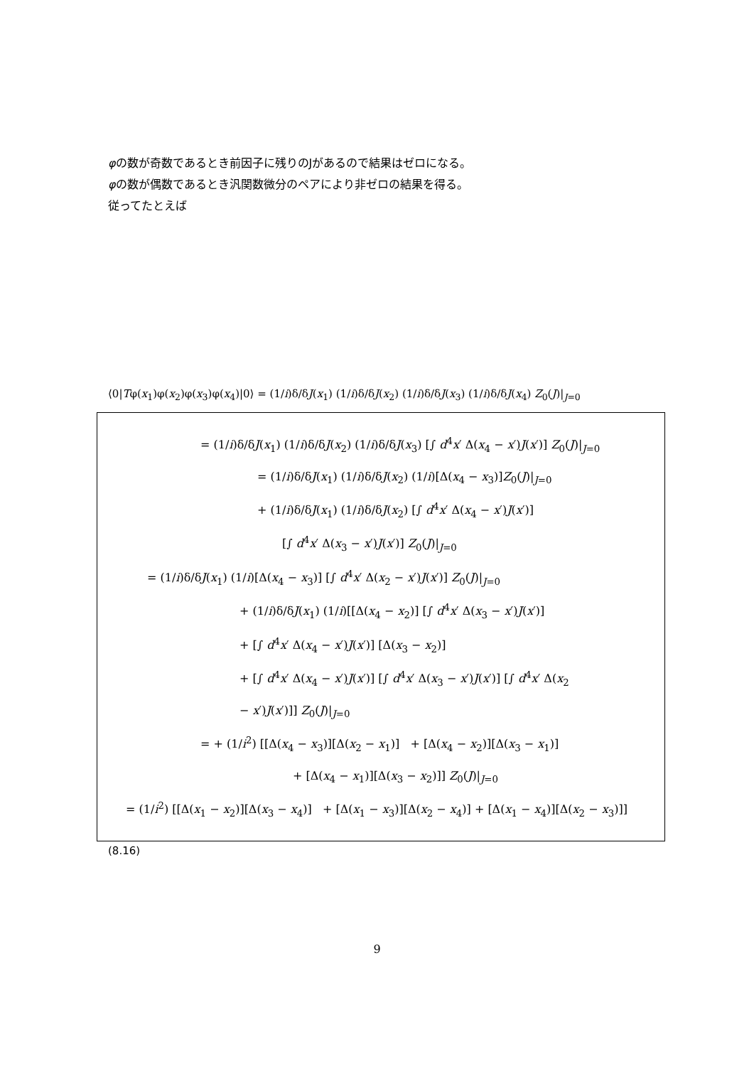φの数が奇数であるとき前因子に残りのJがあるので結果はゼロになる。
φの数が偶数であるとき汎関数微分のペアにより非ゼロの結果を得る。
従ってたとえば
⟨0|Tφ(x<sub>1</sub>)φ(x<sub>2</sub>)φ(x<sub>3</sub>)φ(x<sub>4</sub>)|0⟩ = (1/i)δ/δJ(x<sub>1</sub>) (1/i)δ/δJ(x<sub>2</sub>) (1/i)δ/δJ(x<sub>3</sub>) (1/i)δ/δJ(x<sub>4</sub>) Z<sub>0</sub>(J)|<sub>J=0</sub>
= (1/i)δ/δJ(x<sub>1</sub>) (1/i)δ/δJ(x<sub>2</sub>) (1/i)δ/δJ(x<sub>3</sub>) [∫ d<sup>4</sup>x′ Δ(x<sub>4</sub> − x′)J(x′)] Z<sub>0</sub>(J)|<sub>J=0</sub>
= (1/i)δ/δJ(x<sub>1</sub>) (1/i)δ/δJ(x<sub>2</sub>) (1/i)[Δ(x<sub>4</sub> − x<sub>3</sub>)]Z<sub>0</sub>(J)|<sub>J=0</sub>
+ (1/i)δ/δJ(x<sub>1</sub>) (1/i)δ/δJ(x<sub>2</sub>) [∫ d<sup>4</sup>x′ Δ(x<sub>4</sub> − x′)J(x′)]
[∫ d<sup>4</sup>x′ Δ(x<sub>3</sub> − x′)J(x′)] Z<sub>0</sub>(J)|<sub>J=0</sub>
= (1/i)δ/δJ(x<sub>1</sub>) (1/i)[Δ(x<sub>4</sub> − x<sub>3</sub>)] [∫ d<sup>4</sup>x′ Δ(x<sub>2</sub> − x′)J(x′)] Z<sub>0</sub>(J)|<sub>J=0</sub>
+ (1/i)δ/δJ(x<sub>1</sub>) (1/i)[[Δ(x<sub>4</sub> − x<sub>2</sub>)] [∫ d<sup>4</sup>x′ Δ(x<sub>3</sub> − x′)J(x′)]
+ [∫ d<sup>4</sup>x′ Δ(x<sub>4</sub> − x′)J(x′)] [Δ(x<sub>3</sub> − x<sub>2</sub>)]
+ [∫ d<sup>4</sup>x′ Δ(x<sub>4</sub> − x′)J(x′)] [∫ d<sup>4</sup>x′ Δ(x<sub>3</sub> − x′)J(x′)] [∫ d<sup>4</sup>x′ Δ(x<sub>2</sub>
− x′)J(x′)]] Z<sub>0</sub>(J)|<sub>J=0</sub>
= + (1/i<sup>2</sup>) [[Δ(x<sub>4</sub> − x<sub>3</sub>)][Δ(x<sub>2</sub> − x<sub>1</sub>)] + [Δ(x<sub>4</sub> − x<sub>2</sub>)][Δ(x<sub>3</sub> − x<sub>1</sub>)]
+ [Δ(x<sub>4</sub> − x<sub>1</sub>)][Δ(x<sub>3</sub> − x<sub>2</sub>)]] Z<sub>0</sub>(J)|<sub>J=0</sub>
= (1/i<sup>2</sup>) [[Δ(x<sub>1</sub> − x<sub>2</sub>)][Δ(x<sub>3</sub> − x<sub>4</sub>)] + [Δ(x<sub>1</sub> − x<sub>3</sub>)][Δ(x<sub>2</sub> − x<sub>4</sub>)] + [Δ(x<sub>1</sub> − x<sub>4</sub>)][Δ(x<sub>2</sub> − x<sub>3</sub>)]]
(8.16)
9